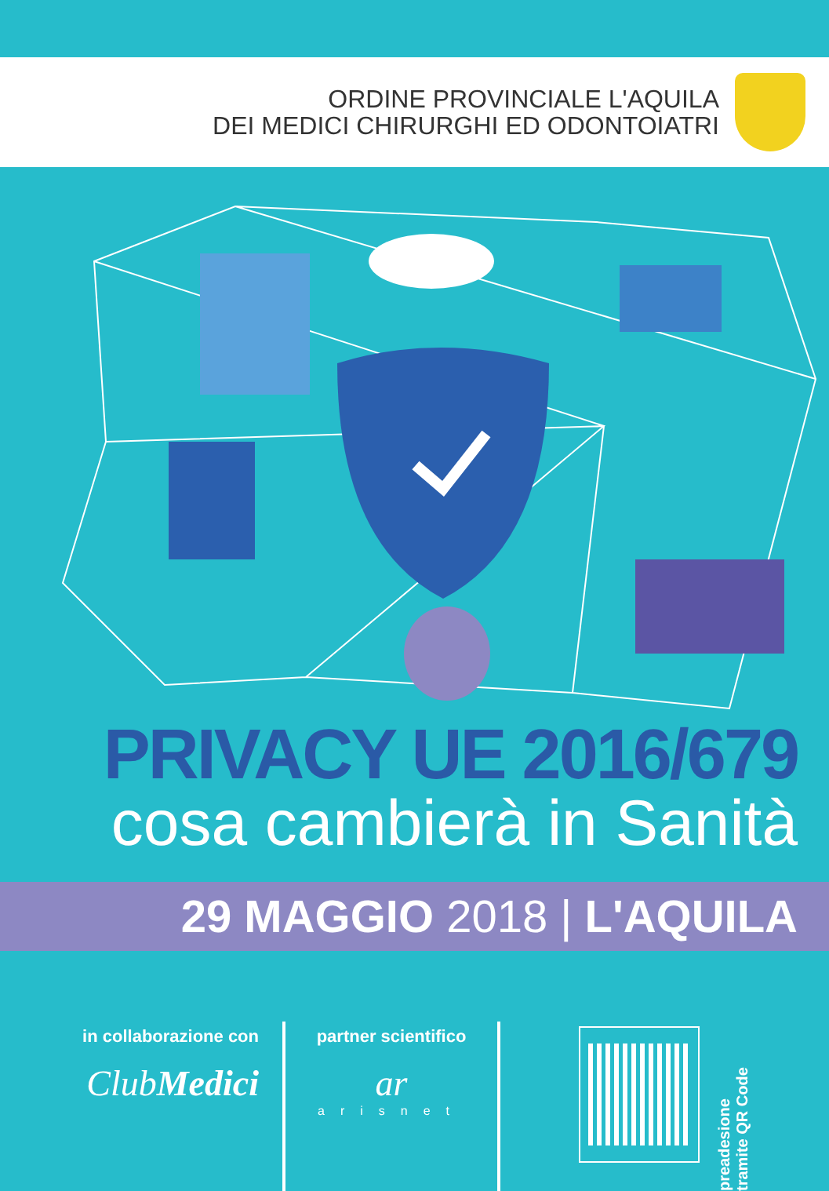ORDINE PROVINCIALE L'AQUILA
DEI MEDICI CHIRURGHI ED ODONTOIATRI
PRIVACY UE 2016/679
cosa cambierà in Sanità
29 MAGGIO 2018 | L'AQUILA
in collaborazione con
ClubMedici
partner scientifico
ar
arisnet
preadesione
tramite QR Code